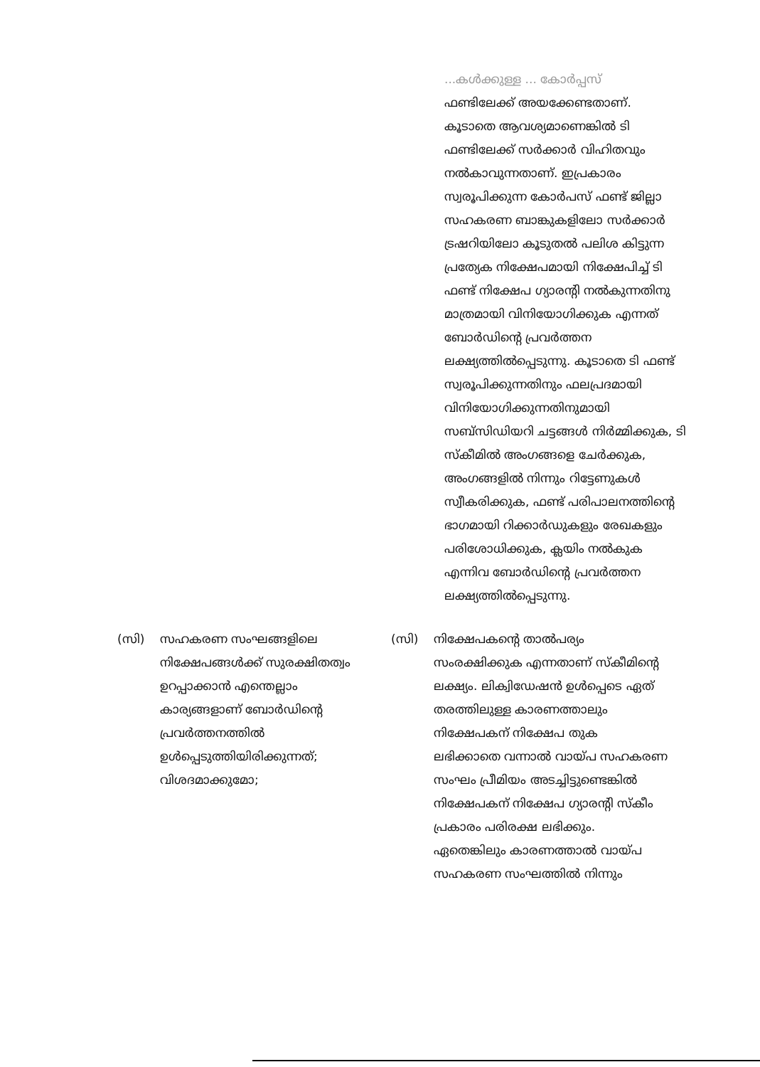...കൾക്കുള്ള ... കോർപ്പസ്
ഫണ്ടിലേക്ക് അയക്കേണ്ടതാണ്. കൂടാതെ ആവശ്യമാണെങ്കിൽ ടി ഫണ്ടിലേക്ക് സർക്കാർ വിഹിതവും നൽകാവുന്നതാണ്. ഇപ്രകാരം സ്വരൂപിക്കുന്ന കോർപസ് ഫണ്ട് ജില്ലാ സഹകരണ ബാങ്കുകളിലോ സർക്കാർ ട്രഷറിയിലോ കൂടുതൽ പലിശ കിട്ടുന്ന പ്രത്യേക നിക്ഷേപമായി നിക്ഷേപിച്ച് ടി ഫണ്ട് നിക്ഷേപ ഗ്യാരന്റി നൽകുന്നതിനു മാത്രമായി വിനിയോഗിക്കുക എന്നത് ബോർഡിന്റെ പ്രവർത്തന ലക്ഷ്യത്തിൽപ്പെടുന്നു. കൂടാതെ ടി ഫണ്ട് സ്വരൂപിക്കുന്നതിനും ഫലപ്രദമായി വിനിയോഗിക്കുന്നതിനുമായി സബ്സിഡിയറി ചട്ടങ്ങൾ നിർമ്മിക്കുക, ടി സ്കീമിൽ അംഗങ്ങളെ ചേർക്കുക, അംഗങ്ങളിൽ നിന്നും റിട്ടേണുകൾ സ്വീകരിക്കുക, ഫണ്ട് പരിപാലനത്തിന്റെ ഭാഗമായി റിക്കാർഡുകളും രേഖകളും പരിശോധിക്കുക, ക്ലയിം നൽകുക എന്നിവ ബോർഡിന്റെ പ്രവർത്തന ലക്ഷ്യത്തിൽപ്പെടുന്നു.
(സി) സഹകരണ സംഘങ്ങളിലെ നിക്ഷേപങ്ങൾക്ക് സുരക്ഷിതത്വം ഉറപ്പാക്കാൻ എന്തെല്ലാം കാര്യങ്ങളാണ് ബോർഡിന്റെ പ്രവർത്തനത്തിൽ ഉൾപ്പെടുത്തിയിരിക്കുന്നത്; വിശദമാക്കുമോ;
(സി) നിക്ഷേപകന്റെ താൽപര്യം സംരക്ഷിക്കുക എന്നതാണ് സ്കീമിന്റെ ലക്ഷ്യം. ലിക്വിഡേഷൻ ഉൾപ്പെടെ ഏത് തരത്തിലുള്ള കാരണത്താലും നിക്ഷേപകന് നിക്ഷേപ തുക ലഭിക്കാതെ വന്നാൽ വായ്പ സഹകരണ സംഘം പ്രീമിയം അടച്ചിട്ടുണ്ടെങ്കിൽ നിക്ഷേപകന് നിക്ഷേപ ഗ്യാരന്റി സ്കീം പ്രകാരം പരിരക്ഷ ലഭിക്കും. ഏതെങ്കിലും കാരണത്താൽ വായ്പ സഹകരണ സംഘത്തിൽ നിന്നും